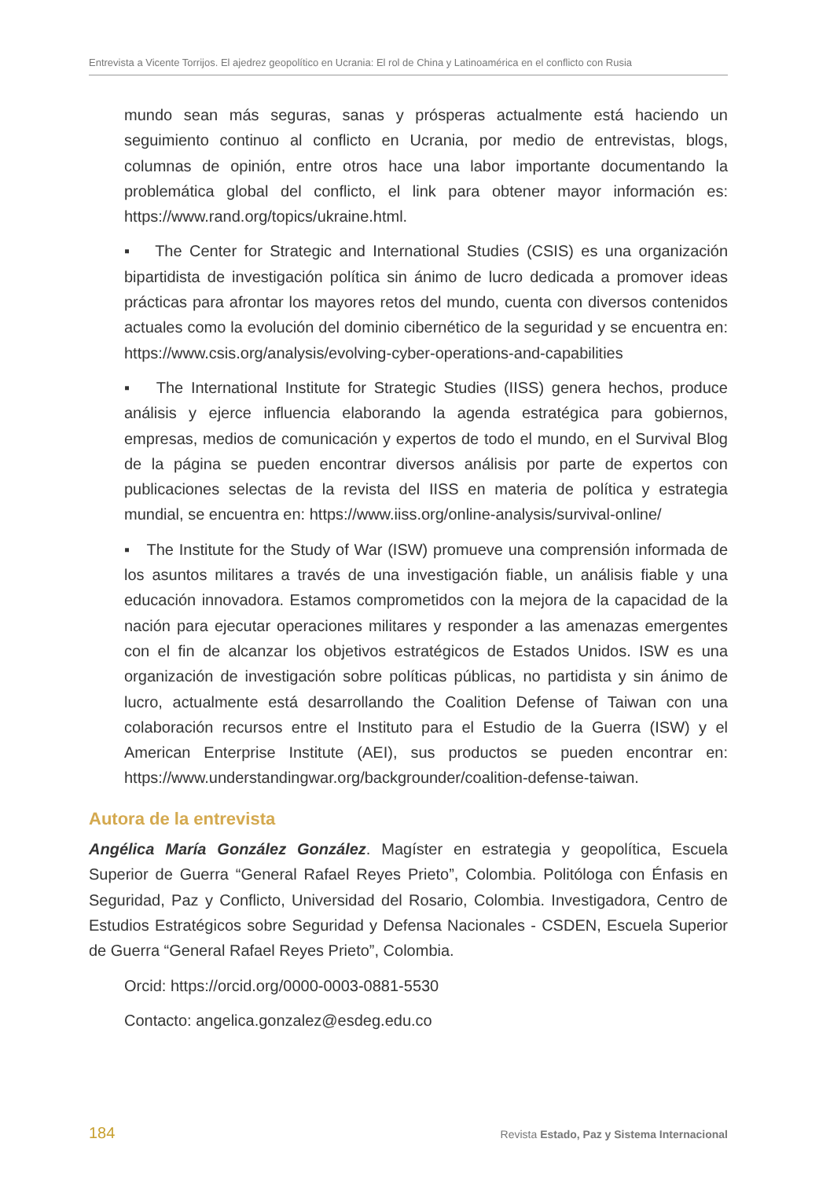Entrevista a Vicente Torrijos. El ajedrez geopolítico en Ucrania: El rol de China y Latinoamérica en el conflicto con Rusia
mundo sean más seguras, sanas y prósperas actualmente está haciendo un seguimiento continuo al conflicto en Ucrania, por medio de entrevistas, blogs, columnas de opinión, entre otros hace una labor importante documentando la problemática global del conflicto, el link para obtener mayor información es: https://www.rand.org/topics/ukraine.html.
▪ The Center for Strategic and International Studies (CSIS) es una organización bipartidista de investigación política sin ánimo de lucro dedicada a promover ideas prácticas para afrontar los mayores retos del mundo, cuenta con diversos contenidos actuales como la evolución del dominio cibernético de la seguridad y se encuentra en: https://www.csis.org/analysis/evolving-cyber-operations-and-capabilities
▪ The International Institute for Strategic Studies (IISS) genera hechos, produce análisis y ejerce influencia elaborando la agenda estratégica para gobiernos, empresas, medios de comunicación y expertos de todo el mundo, en el Survival Blog de la página se pueden encontrar diversos análisis por parte de expertos con publicaciones selectas de la revista del IISS en materia de política y estrategia mundial, se encuentra en: https://www.iiss.org/online-analysis/survival-online/
▪ The Institute for the Study of War (ISW) promueve una comprensión informada de los asuntos militares a través de una investigación fiable, un análisis fiable y una educación innovadora. Estamos comprometidos con la mejora de la capacidad de la nación para ejecutar operaciones militares y responder a las amenazas emergentes con el fin de alcanzar los objetivos estratégicos de Estados Unidos. ISW es una organización de investigación sobre políticas públicas, no partidista y sin ánimo de lucro, actualmente está desarrollando the Coalition Defense of Taiwan con una colaboración recursos entre el Instituto para el Estudio de la Guerra (ISW) y el American Enterprise Institute (AEI), sus productos se pueden encontrar en: https://www.understandingwar.org/backgrounder/coalition-defense-taiwan.
Autora de la entrevista
Angélica María González González. Magíster en estrategia y geopolítica, Escuela Superior de Guerra “General Rafael Reyes Prieto”, Colombia. Politóloga con Énfasis en Seguridad, Paz y Conflicto, Universidad del Rosario, Colombia. Investigadora, Centro de Estudios Estratégicos sobre Seguridad y Defensa Nacionales - CSDEN, Escuela Superior de Guerra “General Rafael Reyes Prieto”, Colombia.
Orcid: https://orcid.org/0000-0003-0881-5530
Contacto: angelica.gonzalez@esdeg.edu.co
184 Revista Estado, Paz y Sistema Internacional